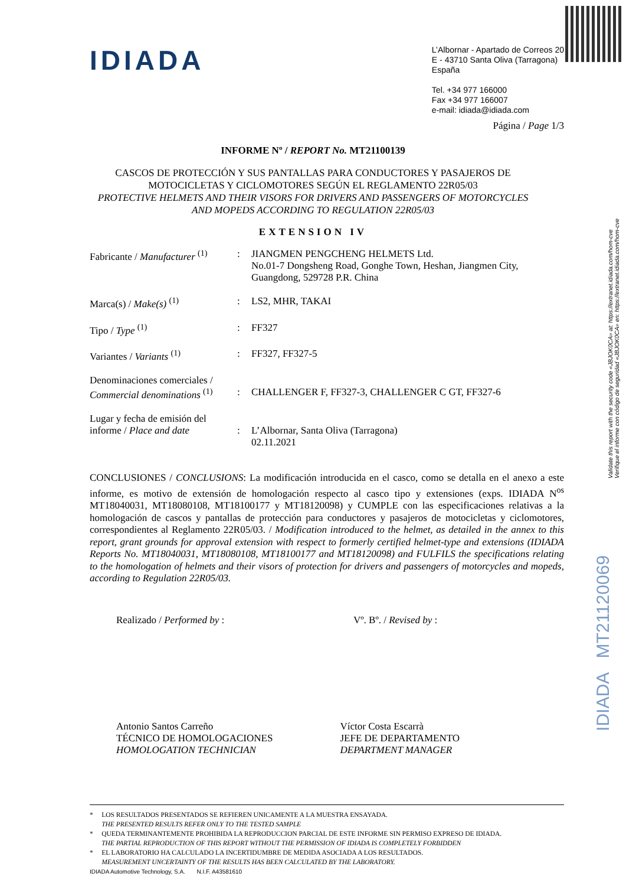IDIADA
L’Albornar - Apartado de Correos 20
E - 43710 Santa Oliva (Tarragona)
España
Tel. +34 977 166000
Fax +34 977 166007
e-mail: idiada@idiada.com
Página / Page 1/3
INFORME Nº / REPORT No. MT21100139
CASCOS DE PROTECCIÓN Y SUS PANTALLAS PARA CONDUCTORES Y PASAJEROS DE
MOTOCICLETAS Y CICLOMOTORES SEGÚN EL REGLAMENTO 22R05/03
PROTECTIVE HELMETS AND THEIR VISORS FOR DRIVERS AND PASSENGERS OF MOTORCYCLES
AND MOPEDS ACCORDING TO REGULATION 22R05/03
EXTENSION IV
Fabricante / Manufacturer <sup>(1)</sup>
: JIANGMEN PENGCHENG HELMETS Ltd.
No.01-7 Dongsheng Road, Gonghe Town, Heshan, Jiangmen City,
Guangdong, 529728 P.R. China
Marca(s) / Make(s) <sup>(1)</sup> : LS2, MHR, TAKAI
Tipo / Type <sup>(1)</sup> : FF327
Variantes / Variants <sup>(1)</sup> : FF327, FF327-5
Denominaciones comerciales /
Commercial denominations <sup>(1)</sup>
:
CHALLENGER F, FF327-3, CHALLENGER C GT, FF327-6
Lugar y fecha de emisión del
informe / Place and date
:
L’Albornar, Santa Oliva (Tarragona)
02.11.2021
CONCLUSIONES / CONCLUSIONS: La modificación introducida en el casco, como se detalla en el anexo a este informe, es motivo de extensión de homologación respecto al casco tipo y extensiones (exps. IDIADA N<sup>os</sup> MT18040031, MT18080108, MT18100177 y MT18120098) y CUMPLE con las especificaciones relativas a la homologación de cascos y pantallas de protección para conductores y pasajeros de motocicletas y ciclomotores, correspondientes al Reglamento 22R05/03. / Modification introduced to the helmet, as detailed in the annex to this report, grant grounds for approval extension with respect to formerly certified helmet-type and extensions (IDIADA Reports No. MT18040031, MT18080108, MT18100177 and MT18120098) and FULFILS the specifications relating to the homologation of helmets and their visors of protection for drivers and passengers of motorcycles and mopeds, according to Regulation 22R05/03.
Realizado / Performed by : Vº. Bº. / Revised by :
Antonio Santos Carreño
TÉCNICO DE HOMOLOGACIONES
HOMOLOGATION TECHNICIAN
Víctor Costa Escarrà
JEFE DE DEPARTAMENTO
DEPARTMENT MANAGER
Validate this report with the security code «JBJOK0CA» at: https://extranet.idiada.com/hom-cve
Verifique el informe con código de seguridad «JBJOK0CA» en: https://extranet.idiada.com/hom-cve
IDIADA MT21120069
* LOS RESULTADOS PRESENTADOS SE REFIEREN UNICAMENTE A LA MUESTRA ENSAYADA.
THE PRESENTED RESULTS REFER ONLY TO THE TESTED SAMPLE
* QUEDA TERMINANTEMENTE PROHIBIDA LA REPRODUCCION PARCIAL DE ESTE INFORME SIN PERMISO EXPRESO DE IDIADA.
THE PARTIAL REPRODUCTION OF THIS REPORT WITHOUT THE PERMISSION OF IDIADA IS COMPLETELY FORBIDDEN
* EL LABORATORIO HA CALCULADO LA INCERTIDUMBRE DE MEDIDA ASOCIADA A LOS RESULTADOS.
MEASUREMENT UNCERTAINTY OF THE RESULTS HAS BEEN CALCULATED BY THE LABORATORY.
IDIADA Automotive Technology, S.A. N.I.F. A43581610